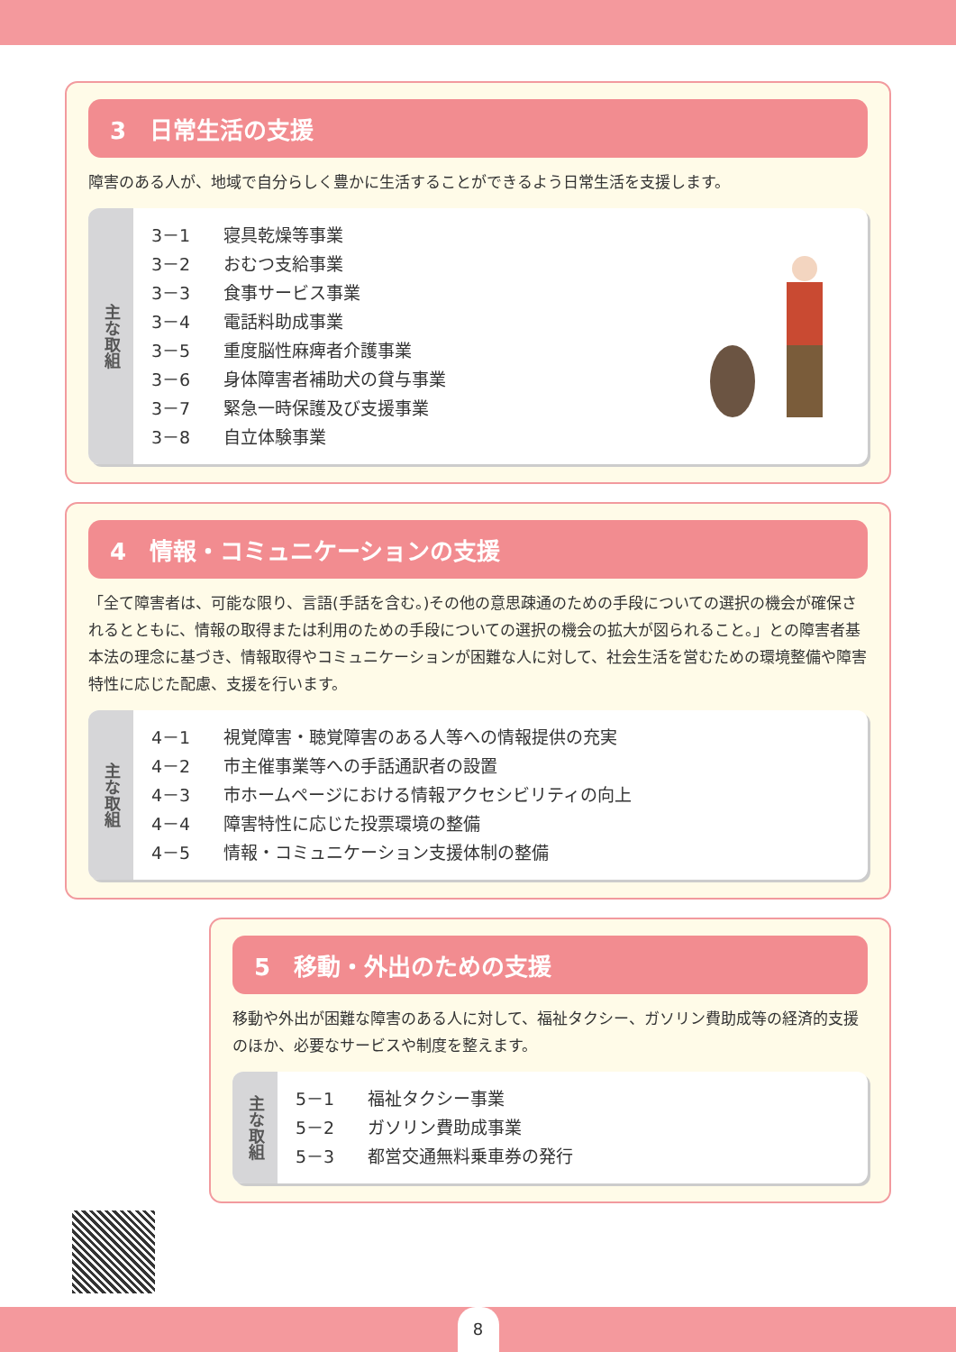3　日常生活の支援
障害のある人が、地域で自分らしく豊かに生活することができるよう日常生活を支援します。
主な取組
3－1 寝具乾燥等事業
3－2 おむつ支給事業
3－3 食事サービス事業
3－4 電話料助成事業
3－5 重度脳性麻痺者介護事業
3－6 身体障害者補助犬の貸与事業
3－7 緊急一時保護及び支援事業
3－8 自立体験事業
4　情報・コミュニケーションの支援
「全て障害者は、可能な限り、言語(手話を含む。)その他の意思疎通のための手段についての選択の機会が確保されるとともに、情報の取得または利用のための手段についての選択の機会の拡大が図られること。」との障害者基本法の理念に基づき、情報取得やコミュニケーションが困難な人に対して、社会生活を営むための環境整備や障害特性に応じた配慮、支援を行います。
主な取組
4－1 視覚障害・聴覚障害のある人等への情報提供の充実
4－2 市主催事業等への手話通訳者の設置
4－3 市ホームページにおける情報アクセシビリティの向上
4－4 障害特性に応じた投票環境の整備
4－5 情報・コミュニケーション支援体制の整備
5　移動・外出のための支援
移動や外出が困難な障害のある人に対して、福祉タクシー、ガソリン費助成等の経済的支援のほか、必要なサービスや制度を整えます。
主な取組
5－1 福祉タクシー事業
5－2 ガソリン費助成事業
5－3 都営交通無料乗車券の発行
8